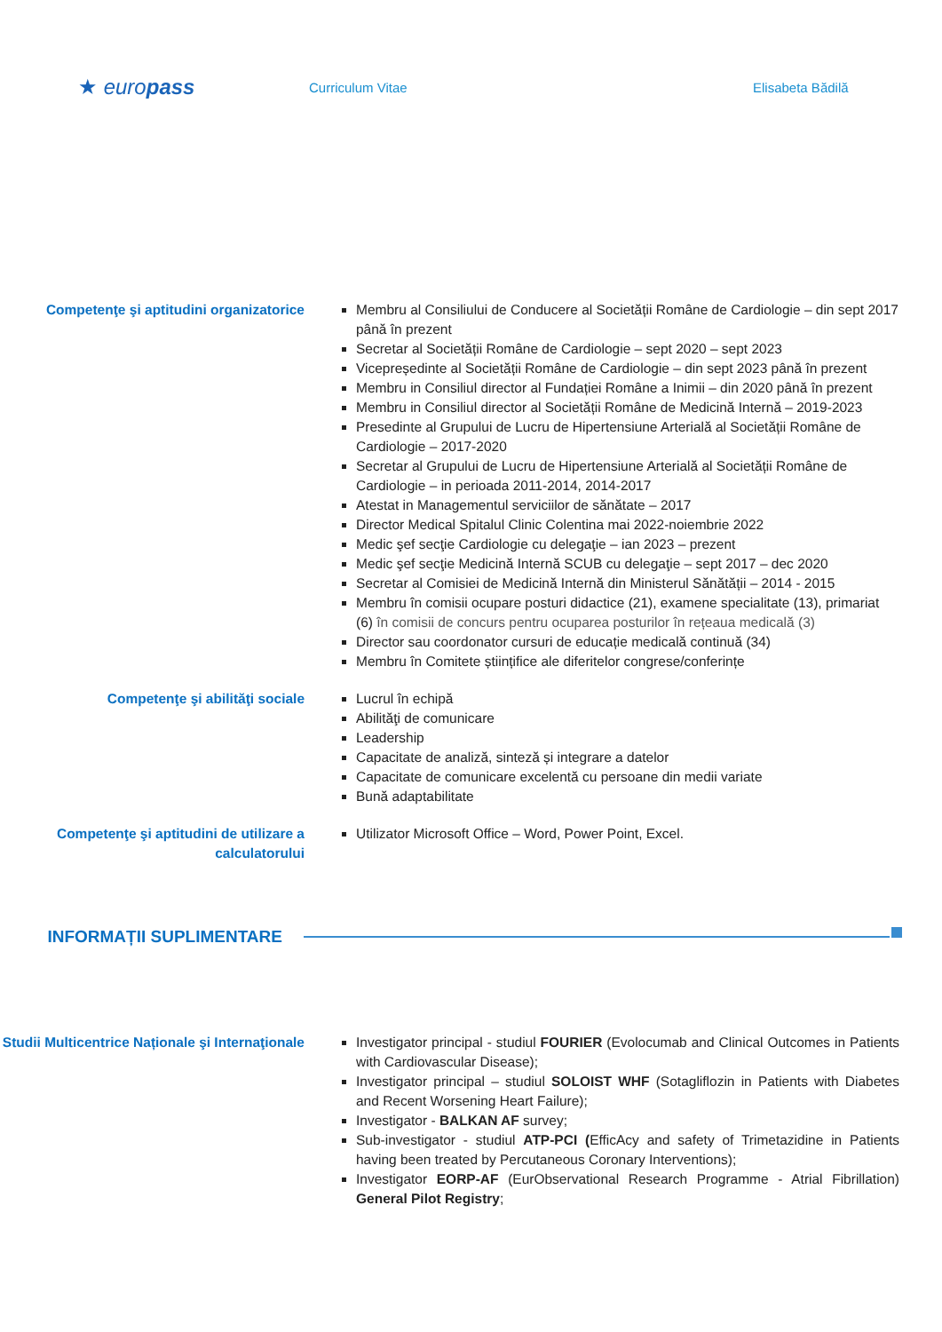★ euro pass
Curriculum Vitae Elisabeta Bădilă
Competenţe şi aptitudini organizatorice
Membru al Consiliului de Conducere al Societății Române de Cardiologie – din sept 2017 până în prezent
Secretar al Societății Române de Cardiologie – sept 2020 – sept 2023
Vicepreședinte al Societății Române de Cardiologie – din sept 2023 până în prezent
Membru in Consiliul director al Fundației Române a Inimii – din 2020 până în prezent
Membru in Consiliul director al Societății Române de Medicină Internă – 2019-2023
Presedinte al Grupului de Lucru de Hipertensiune Arterială al Societății Române de Cardiologie – 2017-2020
Secretar al Grupului de Lucru de Hipertensiune Arterială al Societății Române de Cardiologie – in perioada 2011-2014, 2014-2017
Atestat in Managementul serviciilor de sănătate – 2017
Director Medical Spitalul Clinic Colentina mai 2022-noiembrie 2022
Medic şef secţie Cardiologie cu delegaţie – ian 2023 – prezent
Medic şef secţie Medicină Internă SCUB cu delegaţie – sept 2017 – dec 2020
Secretar al Comisiei de Medicină Internă din Ministerul Sănătății – 2014 - 2015
Membru în comisii ocupare posturi didactice (21), examene specialitate (13), primariat (6) în comisii de concurs pentru ocuparea posturilor în rețeaua medicală (3)
Director sau coordonator cursuri de educație medicală continuă (34)
Membru în Comitete științifice ale diferitelor congrese/conferințe
Competenţe şi abilităţi sociale Lucrul în echipă
Abilităţi de comunicare
Leadership
Capacitate de analiză, sinteză și integrare a datelor
Capacitate de comunicare excelentă cu persoane din medii variate
Bună adaptabilitate
Competenţe şi aptitudini de utilizare a calculatorului
Utilizator Microsoft Office – Word, Power Point, Excel.
INFORMAȚII SUPLIMENTARE
Studii Multicentrice Naționale şi Internaţionale
Investigator principal - studiul FOURIER (Evolocumab and Clinical Outcomes in Patients with Cardiovascular Disease);
Investigator principal – studiul SOLOIST WHF (Sotagliflozin in Patients with Diabetes and Recent Worsening Heart Failure);
Investigator - BALKAN AF survey;
Sub-investigator - studiul ATP-PCI (EfficAcy and safety of Trimetazidine in Patients having been treated by Percutaneous Coronary Interventions);
Investigator EORP-AF (EurObservational Research Programme - Atrial Fibrillation) General Pilot Registry;